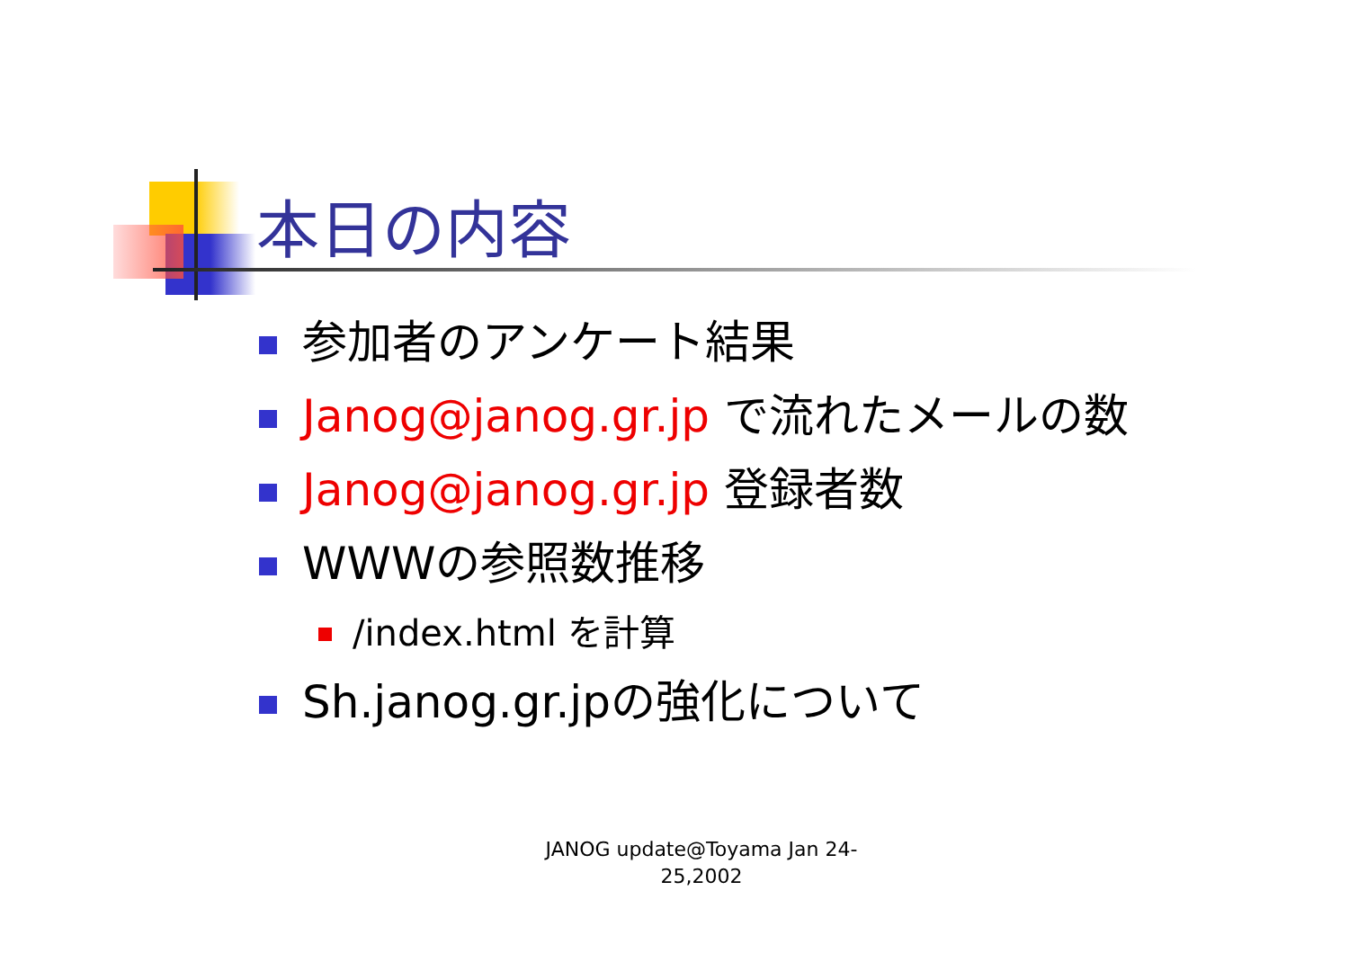本日の内容
参加者のアンケート結果
Janog@janog.gr.jp で流れたメールの数
Janog@janog.gr.jp 登録者数
WWWの参照数推移
/index.html を計算
Sh.janog.gr.jpの強化について
JANOG update@Toyama Jan 24-
25,2002